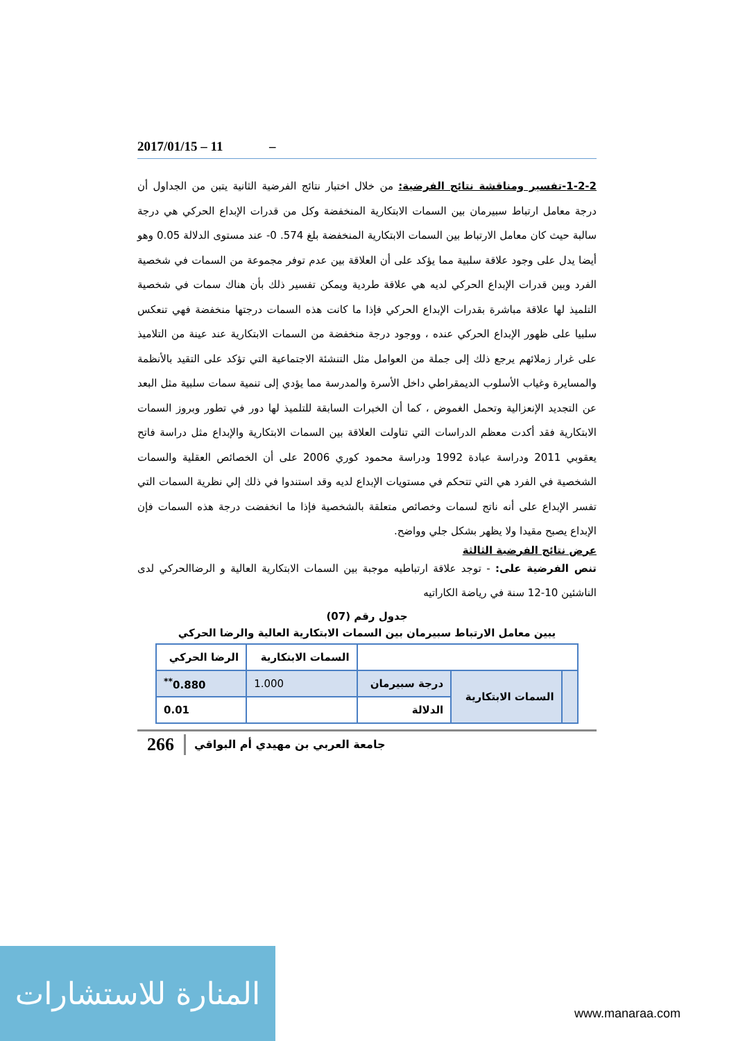2017/01/15 – 11 –
1-2-2-تفسير ومناقشة نتائج الفرضية: من خلال اختبار نتائج الفرضية الثانية يتبن من الجداول أن درجة معامل ارتباط سبيرمان بين السمات الابتكارية المنخفضة وكل من قدرات الإبداع الحركي هي درجة سالبة حيث كان معامل الارتباط بين السمات الابتكارية المنخفضة بلغ 574. 0- عند مستوى الدلالة 0.05 وهو أيضا يدل على وجود علاقة سلبية مما يؤكد على أن العلاقة بين عدم توفر مجموعة من السمات في شخصية الفرد وبين قدرات الإبداع الحركي لديه هي علاقة طردية ويمكن تفسير ذلك بأن هناك سمات في شخصية التلميذ لها علاقة مباشرة بقدرات الإبداع الحركي فإذا ما كانت هذه السمات درجتها منخفضة فهي تنعكس سلبيا على ظهور الإبداع الحركي عنده ، ووجود درجة منخفضة من السمات الابتكارية عند عينة من التلاميذ على غرار زملائهم يرجع ذلك إلى جملة من العوامل مثل التنشئة الاجتماعية التي تؤكد على التقيد بالأنظمة والمسايرة وغياب الأسلوب الديمقراطي داخل الأسرة والمدرسة مما يؤدي إلى تنمية سمات سلبية مثل البعد عن التجديد الإنعزالية وتحمل الغموض ، كما أن الخبرات السابقة للتلميذ لها دور في تطور وبروز السمات الابتكارية فقد أكدت معظم الدراسات التي تناولت العلاقة بين السمات الابتكارية والإبداع مثل دراسة فاتح يعقوبي 2011 ودراسة عبادة 1992 ودراسة محمود كوري 2006 على أن الخصائص العقلية والسمات الشخصية في الفرد هي التي تتحكم في مستويات الإبداع لديه وقد استندوا في ذلك إلي نظرية السمات التي تفسر الإبداع على أنه ناتج لسمات وخصائص متعلقة بالشخصية فإذا ما انخفضت درجة هذه السمات فإن الإبداع يصبح مقيدا ولا يظهر بشكل جلي وواضح.
عرض نتائج الفرضية الثالثة
تنص الفرضية على: - توجد علاقة ارتباطيه موجبة بين السمات الابتكارية العالية و الرضاالحركي لدى الناشئين 10-12 سنة في رياضة الكاراتيه
جدول رقم (07)
يبين معامل الارتباط سبيرمان بين السمات الابتكارية العالية والرضا الحركي
| | | | السمات الابتكارية | الرضا الحركي |
| | السمات الابتكارية | درجة سبيرمان | 1.000 | 0.880<sup>**</sup> |
| | | الدلالة | | 0.01 |
266 جامعة العربي بن مهيدي أم البواقي
المنارة للاستشارات
www.manaraa.com